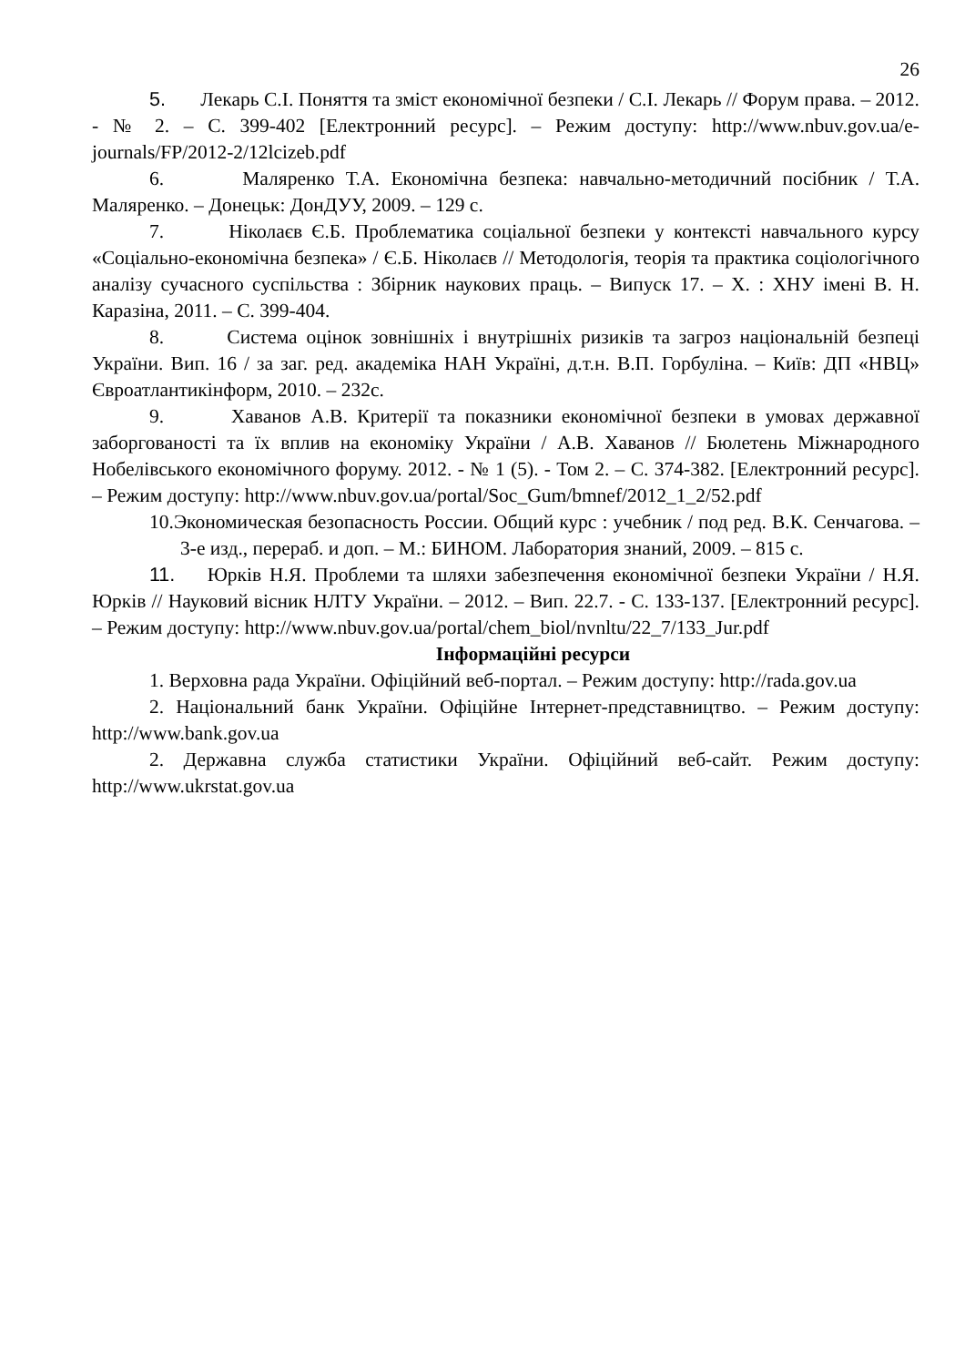26
5. Лекарь С.І. Поняття та зміст економічної безпеки / С.І. Лекарь // Форум права. – 2012. - № 2. – С. 399-402 [Електронний ресурс]. – Режим доступу: http://www.nbuv.gov.ua/e-journals/FP/2012-2/12lcizeb.pdf
6. Маляренко Т.А. Економічна безпека: навчально-методичний посібник / Т.А. Маляренко. – Донецьк: ДонДУУ, 2009. – 129 с.
7. Ніколаєв Є.Б. Проблематика соціальної безпеки у контексті навчального курсу «Соціально-економічна безпека» / Є.Б. Ніколаєв // Методологія, теорія та практика соціологічного аналізу сучасного суспільства : Збірник наукових праць. – Випуск 17. – Х. : ХНУ імені В. Н. Каразіна, 2011. – С. 399-404.
8. Система оцінок зовнішніх і внутрішніх ризиків та загроз національній безпеці України. Вип. 16 / за заг. ред. академіка НАН Україні, д.т.н. В.П. Горбуліна. – Київ: ДП «НВЦ» Євроатлантикінформ, 2010. – 232с.
9. Хаванов А.В. Критерії та показники економічної безпеки в умовах державної заборгованості та їх вплив на економіку України / А.В. Хаванов // Бюлетень Міжнародного Нобелівського економічного форуму. 2012. - № 1 (5). - Том 2. – С. 374-382. [Електронний ресурс]. – Режим доступу: http://www.nbuv.gov.ua/portal/Soc_Gum/bmnef/2012_1_2/52.pdf
10.Экономическая безопасность России. Общий курс : учебник / под ред. В.К. Сенчагова. – 3-е изд., перераб. и доп. – М.: БИНОМ. Лаборатория знаний, 2009. – 815 с.
11. Юрків Н.Я. Проблеми та шляхи забезпечення економічної безпеки України / Н.Я. Юрків // Науковий вісник НЛТУ України. – 2012. – Вип. 22.7. - С. 133-137. [Електронний ресурс]. – Режим доступу: http://www.nbuv.gov.ua/portal/chem_biol/nvnltu/22_7/133_Jur.pdf
Інформаційні ресурси
1. Верховна рада України. Офіційний веб-портал. – Режим доступу: http://rada.gov.ua
2. Національний банк України. Офіційне Інтернет-представництво. – Режим доступу: http://www.bank.gov.ua
2. Державна служба статистики України. Офіційний веб-сайт. Режим доступу: http://www.ukrstat.gov.ua